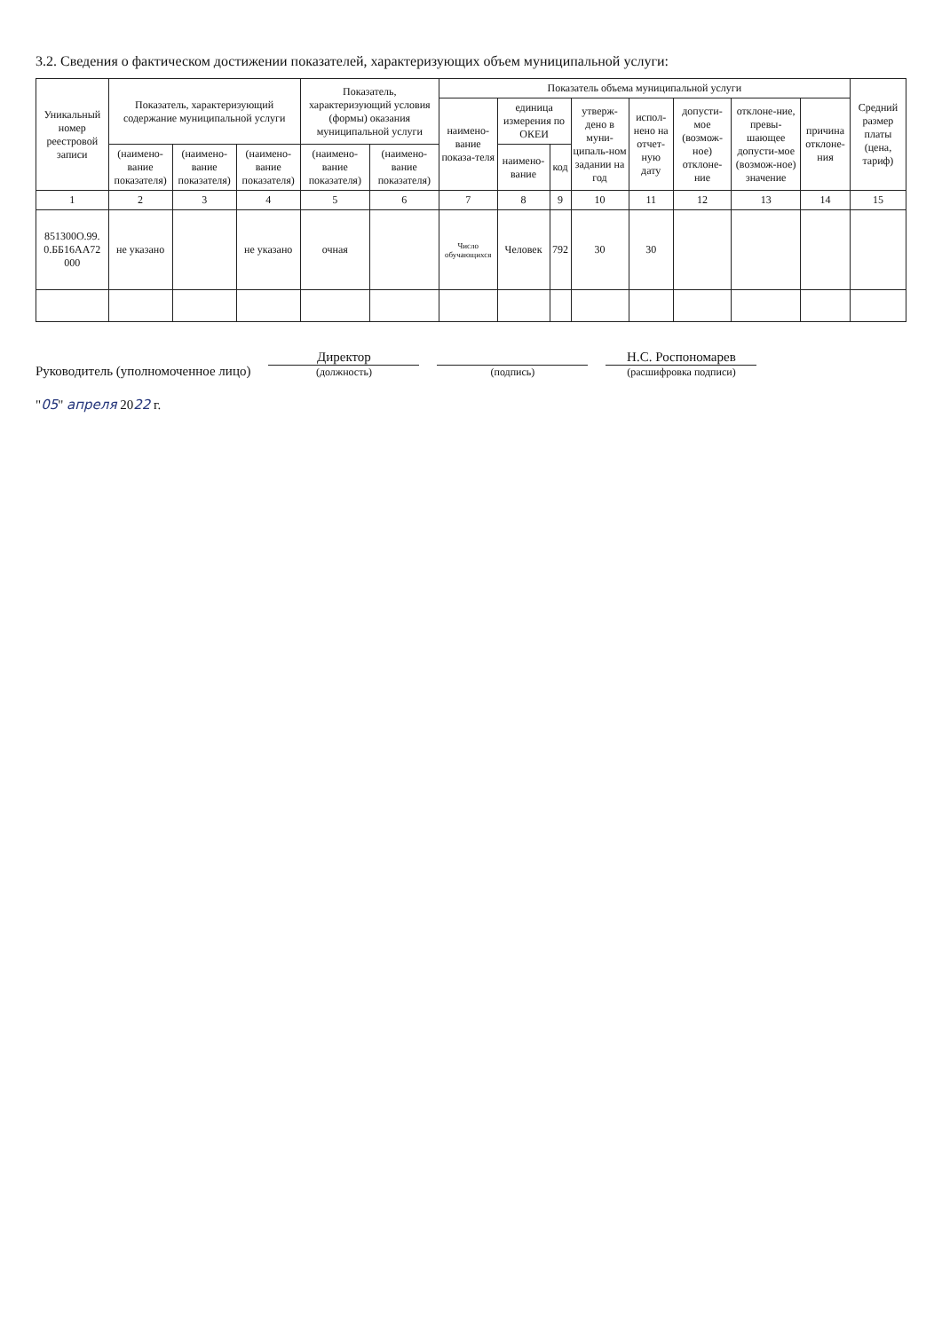3.2. Сведения о фактическом достижении показателей, характеризующих объем муниципальной услуги:
| Уникальный номер реестровой записи | Показатель, характеризующий содержание муниципальной услуги | | | Показатель, характеризующий условия (формы) оказания муниципальной услуги | | Показатель объема муниципальной услуги | | | | | | | | Средний размер платы (цена, тариф) |
| --- | --- | --- | --- | --- | --- | --- | --- | --- | --- | --- | --- | --- | --- | --- |
| | | | | | | наимено-вание показа-теля | единица измерения по ОКЕИ | | утверж-дено в муни-ципаль-ном задании на год | испол-нено на отчет-ную дату | допусти-мое (возмож-ное) отклоне-ние | отклоне-ние, превы-шающее допусти-мое (возмож-ное) значение | причина отклоне-ния | |
| | (наимено-вание показателя) | (наимено-вание показателя) | (наимено-вание показателя) | (наимено-вание показателя) | (наимено-вание показателя) | | наимено-вание | код | | | | | | |
| 1 | 2 | 3 | 4 | 5 | 6 | 7 | 8 | 9 | 10 | 11 | 12 | 13 | 14 | 15 |
| 851300О.99. 0.ББ16АА72 000 | не указано | | не указано | очная | | Число обучающихся | Человек | 792 | 30 | 30 | | | | |
Руководитель (уполномоченное лицо)
Директор
(должность)
(подпись)
Н.С. Роспономарев
(расшифровка подписи)
"05" апреля 2022 г.